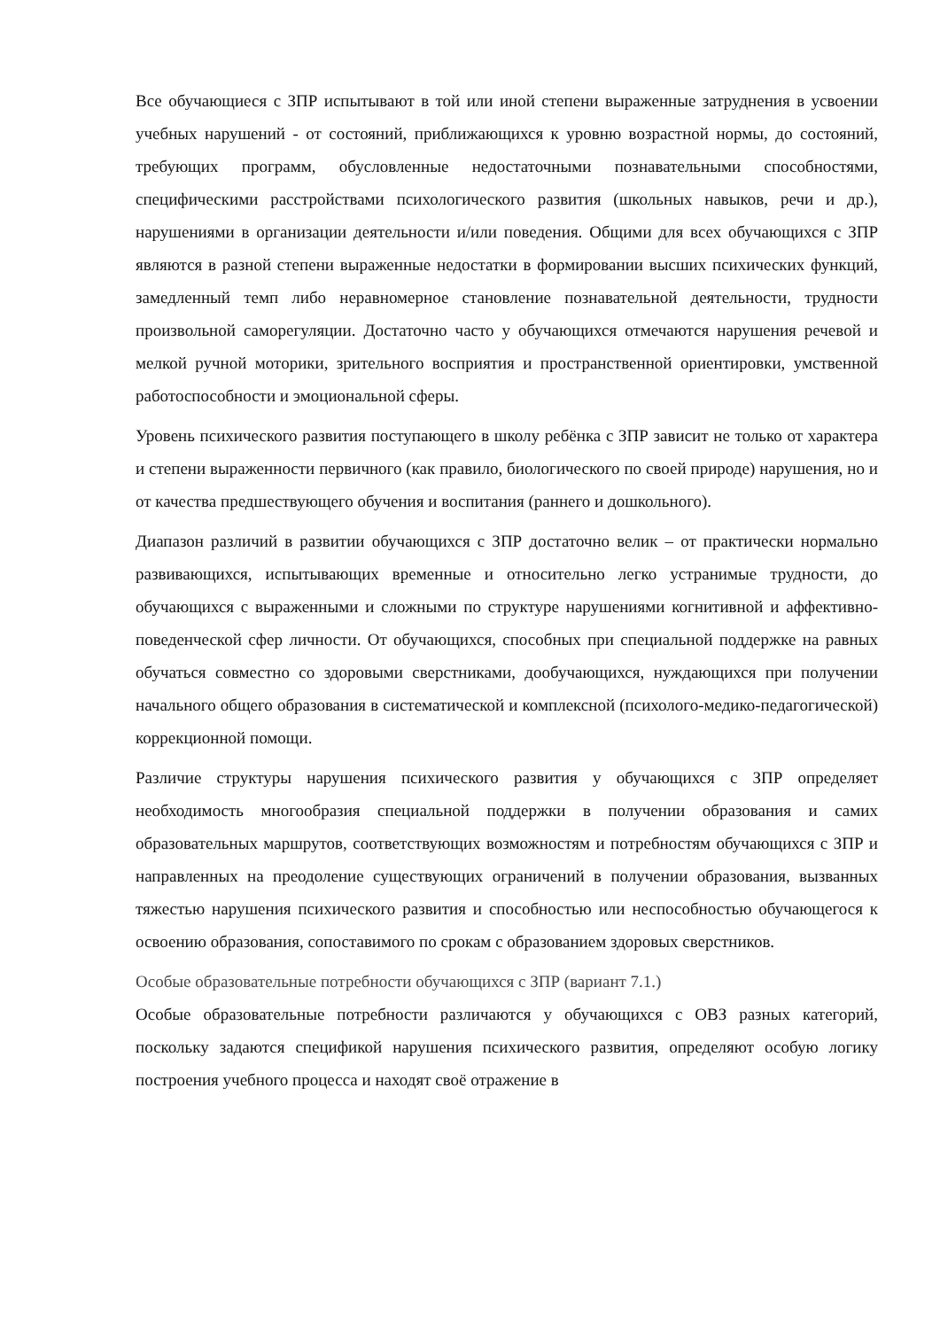Все обучающиеся с ЗПР испытывают в той или иной степени выраженные затруднения в усвоении учебных нарушений - от состояний, приближающихся к уровню возрастной нормы, до состояний, требующих программ, обусловленные недостаточными познавательными способностями, специфическими расстройствами психологического развития (школьных навыков, речи и др.), нарушениями в организации деятельности и/или поведения. Общими для всех обучающихся с ЗПР являются в разной степени выраженные недостатки в формировании высших психических функций, замедленный темп либо неравномерное становление познавательной деятельности, трудности произвольной саморегуляции. Достаточно часто у обучающихся отмечаются нарушения речевой и мелкой ручной моторики, зрительного восприятия и пространственной ориентировки, умственной работоспособности и эмоциональной сферы.
Уровень психического развития поступающего в школу ребёнка с ЗПР зависит не только от характера и степени выраженности первичного (как правило, биологического по своей природе) нарушения, но и от качества предшествующего обучения и воспитания (раннего и дошкольного).
Диапазон различий в развитии обучающихся с ЗПР достаточно велик – от практически нормально развивающихся, испытывающих временные и относительно легко устранимые трудности, до обучающихся с выраженными и сложными по структуре нарушениями когнитивной и аффективно-поведенческой сфер личности. От обучающихся, способных при специальной поддержке на равных обучаться совместно со здоровыми сверстниками, дообучающихся, нуждающихся при получении начального общего образования в систематической и комплексной (психолого-медико-педагогической) коррекционной помощи.
Различие структуры нарушения психического развития у обучающихся с ЗПР определяет необходимость многообразия специальной поддержки в получении образования и самих образовательных маршрутов, соответствующих возможностям и потребностям обучающихся с ЗПР и направленных на преодоление существующих ограничений в получении образования, вызванных тяжестью нарушения психического развития и способностью или неспособностью обучающегося к освоению образования, сопоставимого по срокам с образованием здоровых сверстников.
Особые образовательные потребности обучающихся с ЗПР (вариант 7.1.)
Особые образовательные потребности различаются у обучающихся с ОВЗ разных категорий, поскольку задаются спецификой нарушения психического развития, определяют особую логику построения учебного процесса и находят своё отражение в